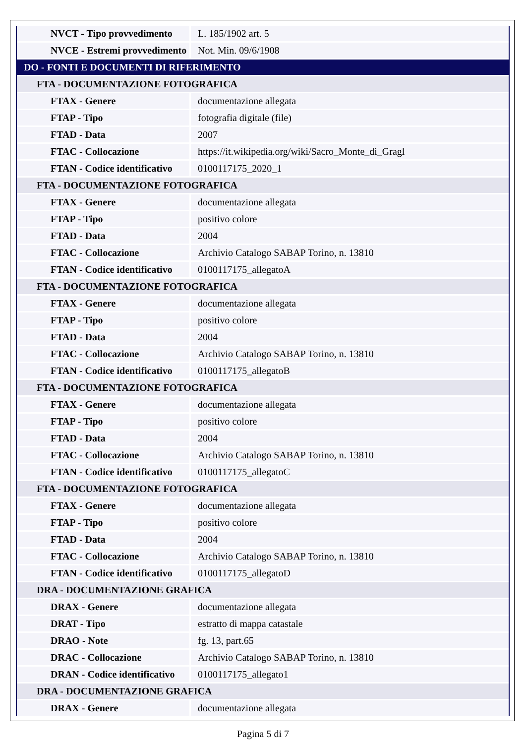| NVCT - Tipo provvedimento | L. 185/1902 art. 5 |
| NVCE - Estremi provvedimento | Not. Min. 09/6/1908 |
| DO - FONTI E DOCUMENTI DI RIFERIMENTO | |
| FTA - DOCUMENTAZIONE FOTOGRAFICA | |
| FTAX - Genere | documentazione allegata |
| FTAP - Tipo | fotografia digitale (file) |
| FTAD - Data | 2007 |
| FTAC - Collocazione | https://it.wikipedia.org/wiki/Sacro_Monte_di_Gragl |
| FTAN - Codice identificativo | 0100117175_2020_1 |
| FTA - DOCUMENTAZIONE FOTOGRAFICA | |
| FTAX - Genere | documentazione allegata |
| FTAP - Tipo | positivo colore |
| FTAD - Data | 2004 |
| FTAC - Collocazione | Archivio Catalogo SABAP Torino, n. 13810 |
| FTAN - Codice identificativo | 0100117175_allegatoA |
| FTA - DOCUMENTAZIONE FOTOGRAFICA | |
| FTAX - Genere | documentazione allegata |
| FTAP - Tipo | positivo colore |
| FTAD - Data | 2004 |
| FTAC - Collocazione | Archivio Catalogo SABAP Torino, n. 13810 |
| FTAN - Codice identificativo | 0100117175_allegatoB |
| FTA - DOCUMENTAZIONE FOTOGRAFICA | |
| FTAX - Genere | documentazione allegata |
| FTAP - Tipo | positivo colore |
| FTAD - Data | 2004 |
| FTAC - Collocazione | Archivio Catalogo SABAP Torino, n. 13810 |
| FTAN - Codice identificativo | 0100117175_allegatoC |
| FTA - DOCUMENTAZIONE FOTOGRAFICA | |
| FTAX - Genere | documentazione allegata |
| FTAP - Tipo | positivo colore |
| FTAD - Data | 2004 |
| FTAC - Collocazione | Archivio Catalogo SABAP Torino, n. 13810 |
| FTAN - Codice identificativo | 0100117175_allegatoD |
| DRA - DOCUMENTAZIONE GRAFICA | |
| DRAX - Genere | documentazione allegata |
| DRAT - Tipo | estratto di mappa catastale |
| DRAO - Note | fg. 13, part.65 |
| DRAC - Collocazione | Archivio Catalogo SABAP Torino, n. 13810 |
| DRAN - Codice identificativo | 0100117175_allegato1 |
| DRA - DOCUMENTAZIONE GRAFICA | |
| DRAX - Genere | documentazione allegata |
Pagina 5 di 7